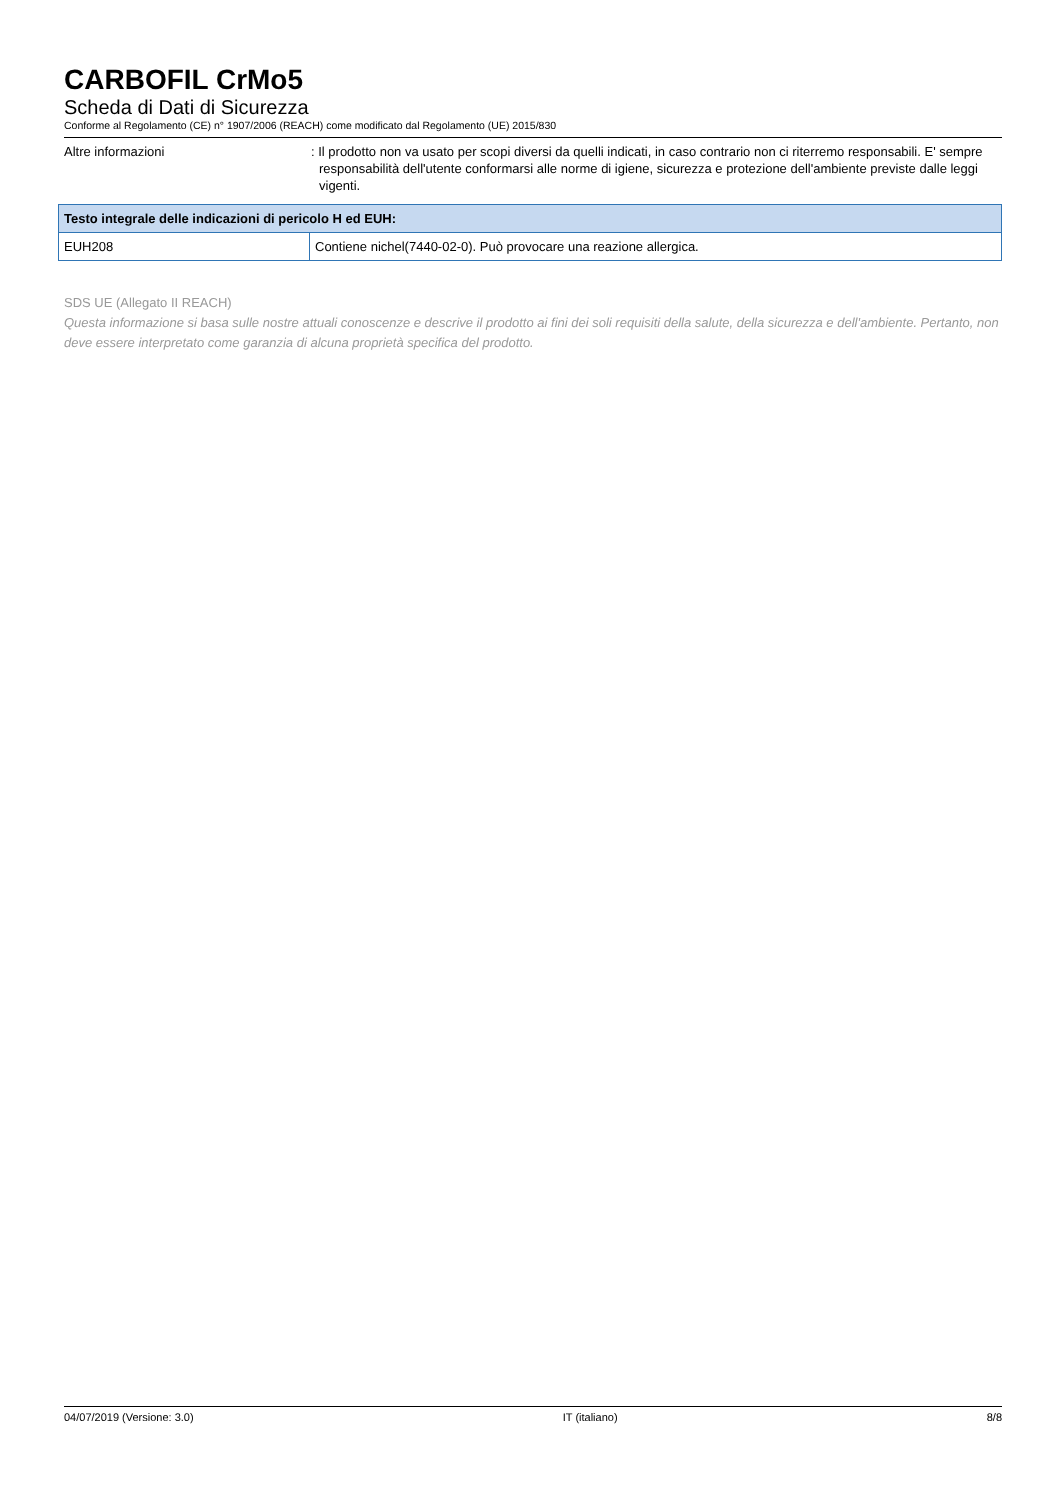CARBOFIL CrMo5
Scheda di Dati di Sicurezza
Conforme al Regolamento (CE) n° 1907/2006 (REACH) come modificato dal Regolamento (UE) 2015/830
Altre informazioni : Il prodotto non va usato per scopi diversi da quelli indicati, in caso contrario non ci riterremo responsabili. E' sempre responsabilità dell'utente conformarsi alle norme di igiene, sicurezza e protezione dell'ambiente previste dalle leggi vigenti.
| Testo integrale delle indicazioni di pericolo H ed EUH: | |
| --- | --- |
| EUH208 | Contiene nichel(7440-02-0). Può provocare una reazione allergica. |
SDS UE (Allegato II REACH)
Questa informazione si basa sulle nostre attuali conoscenze e descrive il prodotto ai fini dei soli requisiti della salute, della sicurezza e dell'ambiente. Pertanto, non deve essere interpretato come garanzia di alcuna proprietà specifica del prodotto.
04/07/2019 (Versione: 3.0) IT (italiano) 8/8